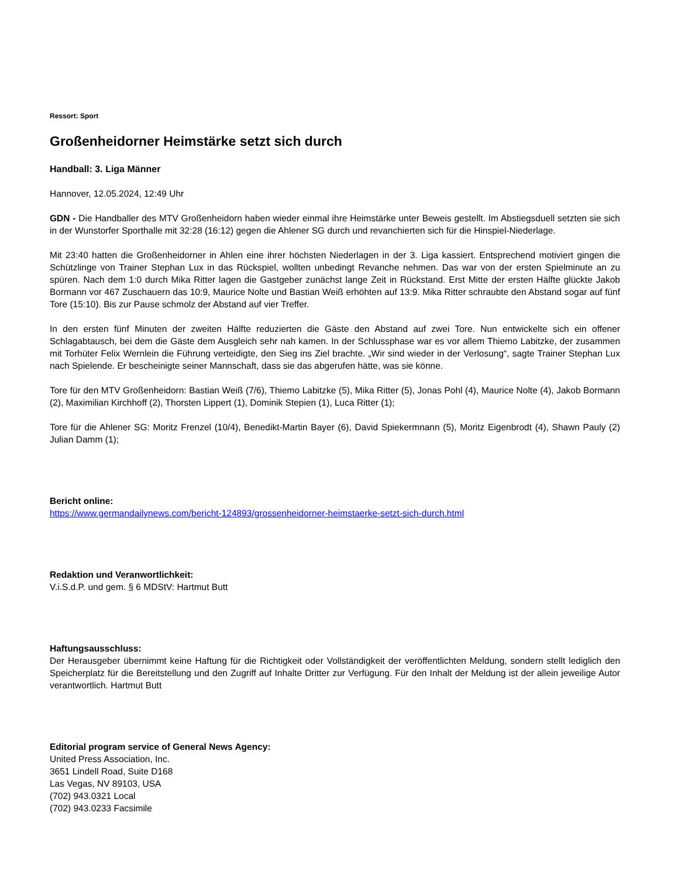Ressort: Sport
Großenheidorner Heimstärke setzt sich durch
Handball: 3. Liga Männer
Hannover, 12.05.2024, 12:49 Uhr
GDN - Die Handballer des MTV Großenheidorn haben wieder einmal ihre Heimstärke unter Beweis gestellt. Im Abstiegsduell setzten sie sich in der Wunstorfer Sporthalle mit 32:28 (16:12) gegen die Ahlener SG durch und revanchierten sich für die Hinspiel-Niederlage.
Mit 23:40 hatten die Großenheidorner in Ahlen eine ihrer höchsten Niederlagen in der 3. Liga kassiert. Entsprechend motiviert gingen die Schützlinge von Trainer Stephan Lux in das Rückspiel, wollten unbedingt Revanche nehmen. Das war von der ersten Spielminute an zu spüren. Nach dem 1:0 durch Mika Ritter lagen die Gastgeber zunächst lange Zeit in Rückstand. Erst Mitte der ersten Hälfte glückte Jakob Bormann vor 467 Zuschauern das 10:9, Maurice Nolte und Bastian Weiß erhöhten auf 13:9. Mika Ritter schraubte den Abstand sogar auf fünf Tore (15:10). Bis zur Pause schmolz der Abstand auf vier Treffer.
In den ersten fünf Minuten der zweiten Hälfte reduzierten die Gäste den Abstand auf zwei Tore. Nun entwickelte sich ein offener Schlagabtausch, bei dem die Gäste dem Ausgleich sehr nah kamen. In der Schlussphase war es vor allem Thiemo Labitzke, der zusammen mit Torhüter Felix Wernlein die Führung verteidigte, den Sieg ins Ziel brachte. „Wir sind wieder in der Verlosung“, sagte Trainer Stephan Lux nach Spielende. Er bescheinigte seiner Mannschaft, dass sie das abgerufen hätte, was sie könne.
Tore für den MTV Großenheidorn: Bastian Weiß (7/6), Thiemo Labitzke (5), Mika Ritter (5), Jonas Pohl (4), Maurice Nolte (4), Jakob Bormann (2), Maximilian Kirchhoff (2), Thorsten Lippert (1), Dominik Stepien (1), Luca Ritter (1);
Tore für die Ahlener SG: Moritz Frenzel (10/4), Benedikt-Martin Bayer (6), David Spiekermnann (5), Moritz Eigenbrodt (4), Shawn Pauly (2) Julian Damm (1);
Bericht online:
https://www.germandailynews.com/bericht-124893/grossenheidorner-heimstaerke-setzt-sich-durch.html
Redaktion und Veranwortlichkeit:
V.i.S.d.P. und gem. § 6 MDStV: Hartmut Butt
Haftungsausschluss:
Der Herausgeber übernimmt keine Haftung für die Richtigkeit oder Vollständigkeit der veröffentlichten Meldung, sondern stellt lediglich den Speicherplatz für die Bereitstellung und den Zugriff auf Inhalte Dritter zur Verfügung. Für den Inhalt der Meldung ist der allein jeweilige Autor verantwortlich. Hartmut Butt
Editorial program service of General News Agency:
United Press Association, Inc.
3651 Lindell Road, Suite D168
Las Vegas, NV 89103, USA
(702) 943.0321 Local
(702) 943.0233 Facsimile